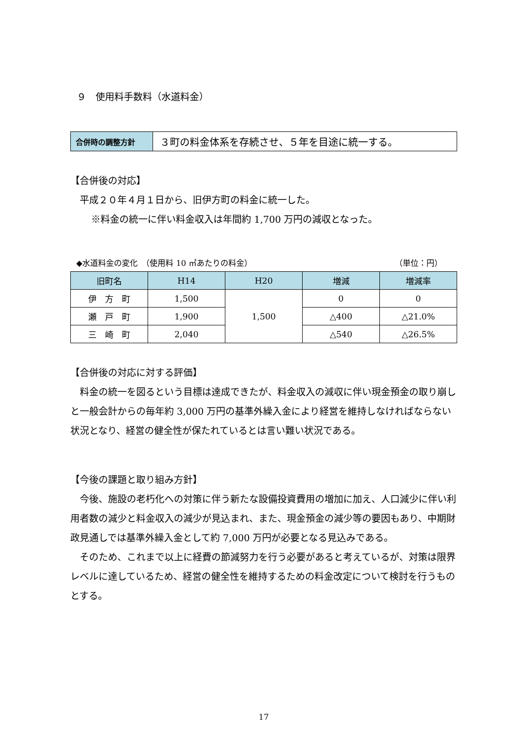９　使用料手数料（水道料金）
| 合併時の調整方針 | ３町の料金体系を存続させ、５年を目途に統一する。 |
【合併後の対応】
平成２０年４月１日から、旧伊方町の料金に統一した。
※料金の統一に伴い料金収入は年間約 1,700 万円の減収となった。
◆水道料金の変化　（使用料 10 ㎥あたりの料金） （単位：円）
| 旧町名 | H14 | H20 | 増減 | 増減率 |
| --- | --- | --- | --- | --- |
| 伊 方 町 | 1,500 | 1,500 | 0 | 0 |
| 瀬 戸 町 | 1,900 | | △400 | △21.0% |
| 三 崎 町 | 2,040 | | △540 | △26.5% |
【合併後の対応に対する評価】
料金の統一を図るという目標は達成できたが、料金収入の減収に伴い現金預金の取り崩しと一般会計からの毎年約 3,000 万円の基準外繰入金により経営を維持しなければならない状況となり、経営の健全性が保たれているとは言い難い状況である。
【今後の課題と取り組み方針】
今後、施設の老朽化への対策に伴う新たな設備投資費用の増加に加え、人口減少に伴い利用者数の減少と料金収入の減少が見込まれ、また、現金預金の減少等の要因もあり、中期財政見通しでは基準外繰入金として約 7,000 万円が必要となる見込みである。
そのため、これまで以上に経費の節減努力を行う必要があると考えているが、対策は限界レベルに達しているため、経営の健全性を維持するための料金改定について検討を行うものとする。
17